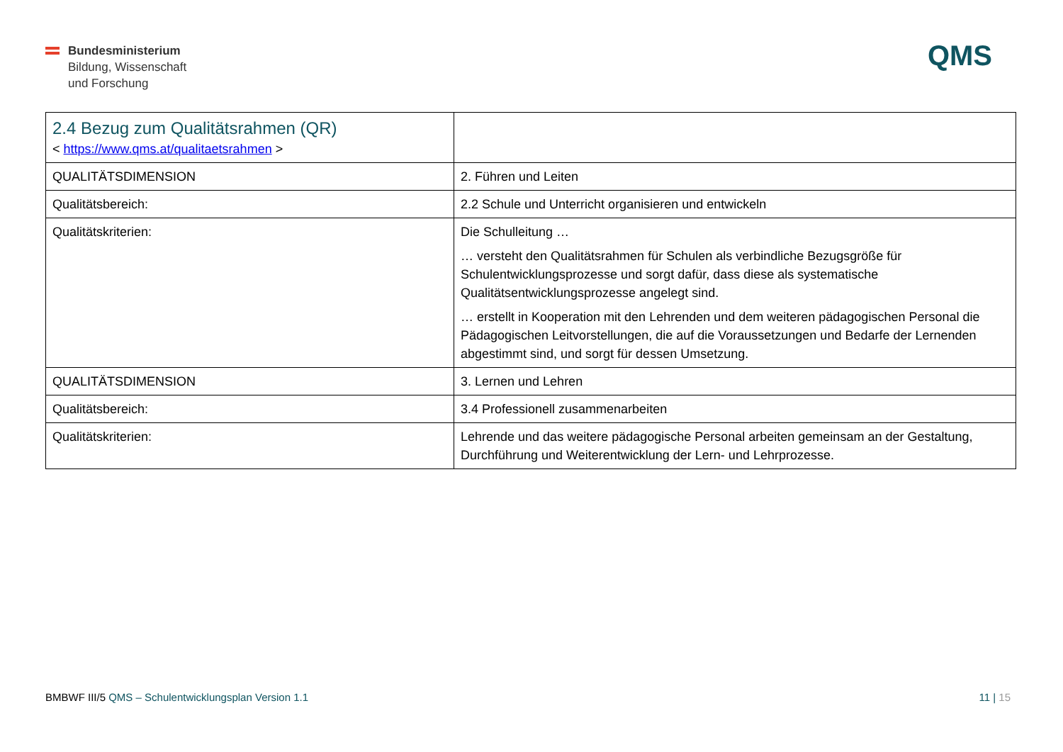Bundesministerium
Bildung, Wissenschaft
und Forschung
QMS
| 2.4 Bezug zum Qualitätsrahmen (QR) < https://www.qms.at/qualitaetsrahmen > | |
| QUALITÄTSDIMENSION | 2. Führen und Leiten |
| Qualitätsbereich: | 2.2 Schule und Unterricht organisieren und entwickeln |
| Qualitätskriterien: | Die Schulleitung … … versteht den Qualitätsrahmen für Schulen als verbindliche Bezugsgröße für Schulentwicklungsprozesse und sorgt dafür, dass diese als systematische Qualitätsentwicklungsprozesse angelegt sind. … erstellt in Kooperation mit den Lehrenden und dem weiteren pädagogischen Personal die Pädagogischen Leitvorstellungen, die auf die Voraussetzungen und Bedarfe der Lernenden abgestimmt sind, und sorgt für dessen Umsetzung. |
| QUALITÄTSDIMENSION | 3. Lernen und Lehren |
| Qualitätsbereich: | 3.4 Professionell zusammenarbeiten |
| Qualitätskriterien: | Lehrende und das weitere pädagogische Personal arbeiten gemeinsam an der Gestaltung, Durchführung und Weiterentwicklung der Lern- und Lehrprozesse. |
BMBWF III/5 QMS – Schulentwicklungsplan Version 1.1
11 | 15